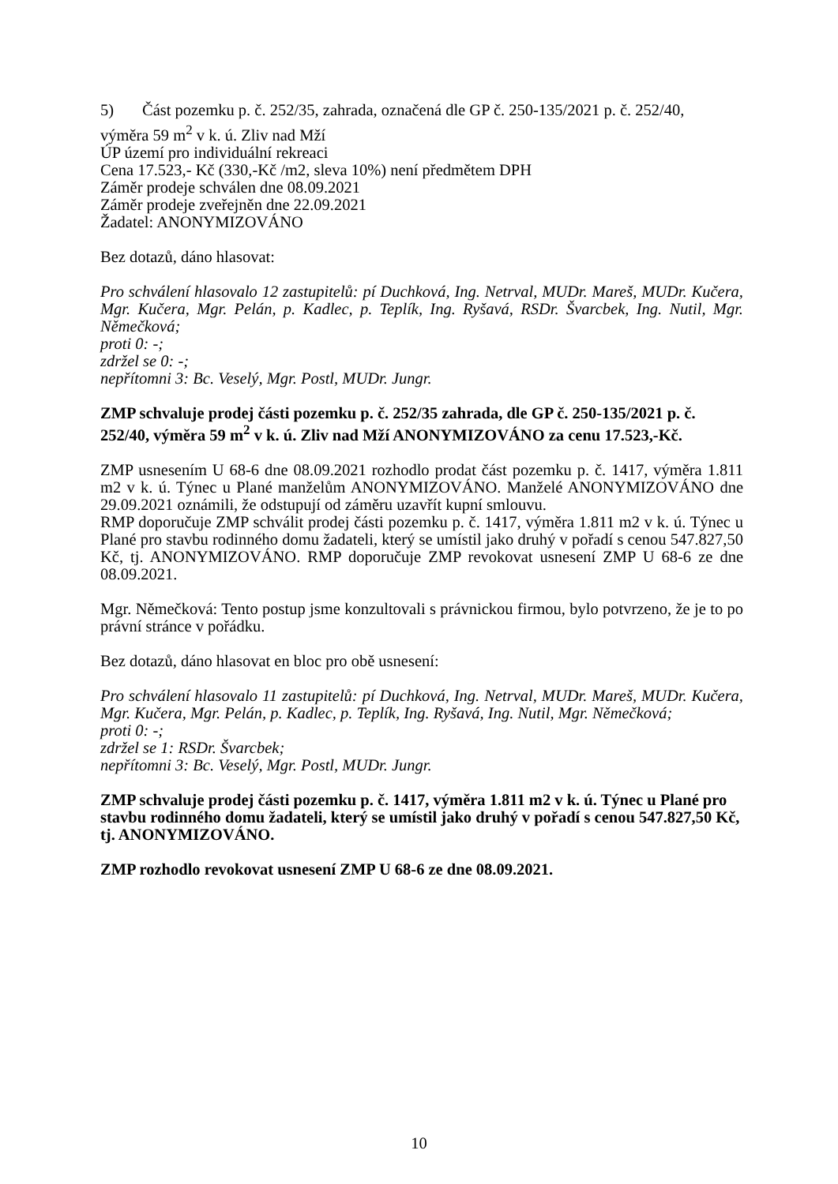5) Část pozemku p. č. 252/35, zahrada, označená dle GP č. 250-135/2021 p. č. 252/40,
výměra 59 m<sup>2</sup> v k. ú. Zliv nad Mží
ÚP území pro individuální rekreaci
Cena 17.523,- Kč (330,-Kč /m2, sleva 10%) není předmětem DPH
Záměr prodeje schválen dne 08.09.2021
Záměr prodeje zveřejněn dne 22.09.2021
Žadatel: ANONYMIZOVÁNO
Bez dotazů, dáno hlasovat:
Pro schválení hlasovalo 12 zastupitelů: pí Duchková, Ing. Netrval, MUDr. Mareš, MUDr. Kučera, Mgr. Kučera, Mgr. Pelán, p. Kadlec, p. Teplík, Ing. Ryšavá, RSDr. Švarcbek, Ing. Nutil, Mgr. Němečková;
proti 0: -;
zdržel se 0: -;
nepřítomni 3: Bc. Veselý, Mgr. Postl, MUDr. Jungr.
ZMP schvaluje prodej části pozemku p. č. 252/35 zahrada, dle GP č. 250-135/2021 p. č. 252/40, výměra 59 m<sup>2</sup> v k. ú. Zliv nad Mží ANONYMIZOVÁNO za cenu 17.523,-Kč.
ZMP usnesením U 68-6 dne 08.09.2021 rozhodlo prodat část pozemku p. č. 1417, výměra 1.811 m2 v k. ú. Týnec u Plané manželům ANONYMIZOVÁNO. Manželé ANONYMIZOVÁNO dne 29.09.2021 oznámili, že odstupují od záměru uzavřít kupní smlouvu.
RMP doporučuje ZMP schválit prodej části pozemku p. č. 1417, výměra 1.811 m2 v k. ú. Týnec u Plané pro stavbu rodinného domu žadateli, který se umístil jako druhý v pořadí s cenou 547.827,50 Kč, tj. ANONYMIZOVÁNO. RMP doporučuje ZMP revokovat usnesení ZMP U 68-6 ze dne 08.09.2021.
Mgr. Němečková: Tento postup jsme konzultovali s právnickou firmou, bylo potvrzeno, že je to po právní stránce v pořádku.
Bez dotazů, dáno hlasovat en bloc pro obě usnesení:
Pro schválení hlasovalo 11 zastupitelů: pí Duchková, Ing. Netrval, MUDr. Mareš, MUDr. Kučera, Mgr. Kučera, Mgr. Pelán, p. Kadlec, p. Teplík, Ing. Ryšavá, Ing. Nutil, Mgr. Němečková;
proti 0: -;
zdržel se 1: RSDr. Švarcbek;
nepřítomni 3: Bc. Veselý, Mgr. Postl, MUDr. Jungr.
ZMP schvaluje prodej části pozemku p. č. 1417, výměra 1.811 m2 v k. ú. Týnec u Plané pro stavbu rodinného domu žadateli, který se umístil jako druhý v pořadí s cenou 547.827,50 Kč, tj. ANONYMIZOVÁNO.
ZMP rozhodlo revokovat usnesení ZMP U 68-6 ze dne 08.09.2021.
10